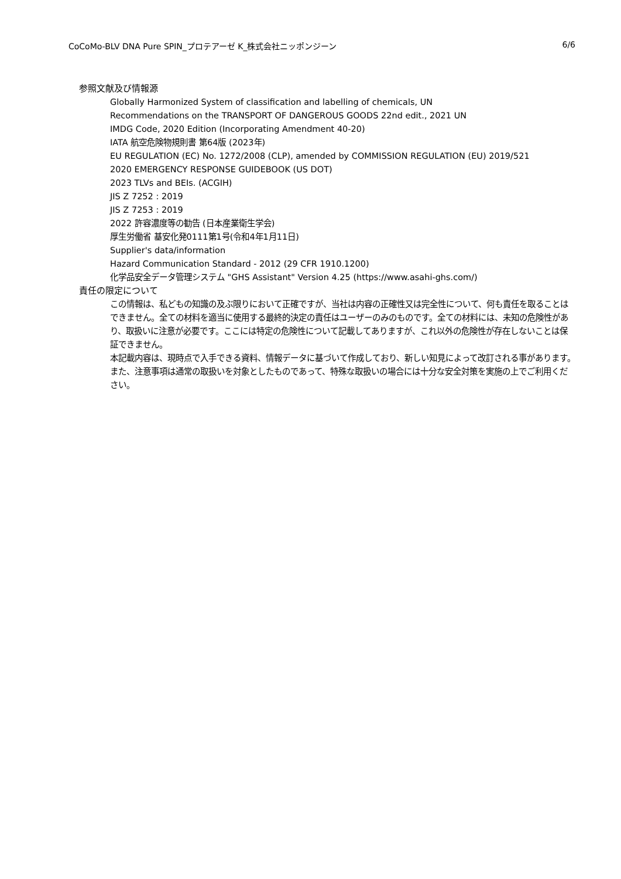CoCoMo-BLV DNA Pure SPIN_プロテアーゼ K_株式会社ニッポンジーン 6/6
参照文献及び情報源
Globally Harmonized System of classification and labelling of chemicals, UN
Recommendations on the TRANSPORT OF DANGEROUS GOODS 22nd edit., 2021 UN
IMDG Code, 2020 Edition (Incorporating Amendment 40-20)
IATA 航空危険物規則書 第64版 (2023年)
EU REGULATION (EC) No. 1272/2008 (CLP), amended by COMMISSION REGULATION (EU) 2019/521
2020 EMERGENCY RESPONSE GUIDEBOOK (US DOT)
2023 TLVs and BEIs. (ACGIH)
JIS Z 7252 : 2019
JIS Z 7253 : 2019
2022 許容濃度等の勧告 (日本産業衛生学会)
厚生労働省 基安化発0111第1号(令和4年1月11日)
Supplier's data/information
Hazard Communication Standard - 2012 (29 CFR 1910.1200)
化学品安全データ管理システム "GHS Assistant" Version 4.25 (https://www.asahi-ghs.com/)
責任の限定について
この情報は、私どもの知識の及ぶ限りにおいて正確ですが、当社は内容の正確性又は完全性について、何も責任を取ることはできません。全ての材料を適当に使用する最終的決定の責任はユーザーのみのものです。全ての材料には、未知の危険性があり、取扱いに注意が必要です。ここには特定の危険性について記載してありますが、これ以外の危険性が存在しないことは保証できません。
本記載内容は、現時点で入手できる資料、情報データに基づいて作成しており、新しい知見によって改訂される事があります。また、注意事項は通常の取扱いを対象としたものであって、特殊な取扱いの場合には十分な安全対策を実施の上でご利用ください。